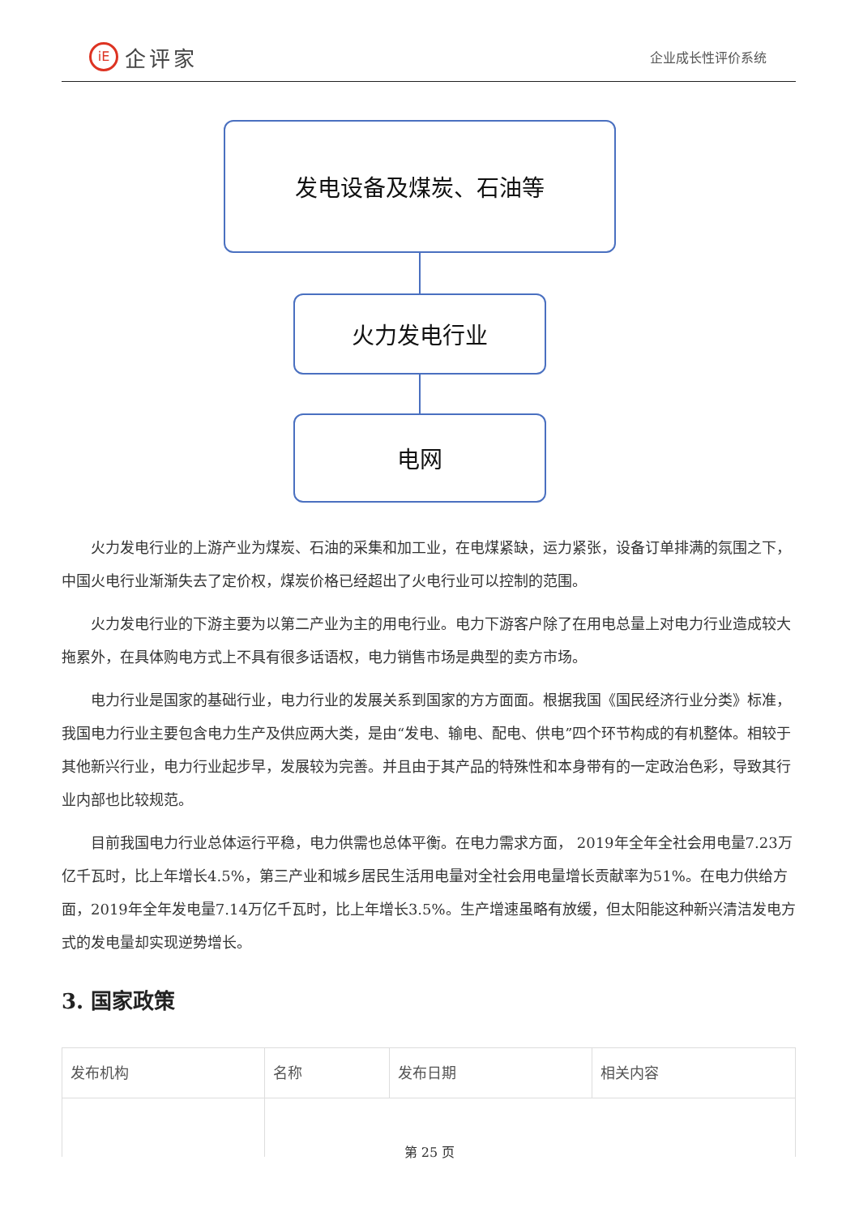iE 企评家
企业成长性评价系统
发电设备及煤炭、石油等
火力发电行业
电网
火力发电行业的上游产业为煤炭、石油的采集和加工业，在电煤紧缺，运力紧张，设备订单排满的氛围之下，中国火电行业渐渐失去了定价权，煤炭价格已经超出了火电行业可以控制的范围。
火力发电行业的下游主要为以第二产业为主的用电行业。电力下游客户除了在用电总量上对电力行业造成较大拖累外，在具体购电方式上不具有很多话语权，电力销售市场是典型的卖方市场。
电力行业是国家的基础行业，电力行业的发展关系到国家的方方面面。根据我国《国民经济行业分类》标准，我国电力行业主要包含电力生产及供应两大类，是由“发电、输电、配电、供电”四个环节构成的有机整体。相较于其他新兴行业，电力行业起步早，发展较为完善。并且由于其产品的特殊性和本身带有的一定政治色彩，导致其行业内部也比较规范。
目前我国电力行业总体运行平稳，电力供需也总体平衡。在电力需求方面， 2019年全年全社会用电量7.23万亿千瓦时，比上年增长4.5%，第三产业和城乡居民生活用电量对全社会用电量增长贡献率为51%。在电力供给方面，2019年全年发电量7.14万亿千瓦时，比上年增长3.5%。生产增速虽略有放缓，但太阳能这种新兴清洁发电方式的发电量却实现逆势增长。
3. 国家政策
| 发布机构 | 名称 | 发布日期 | 相关内容 |
| --- | --- | --- | --- |
第 25 页